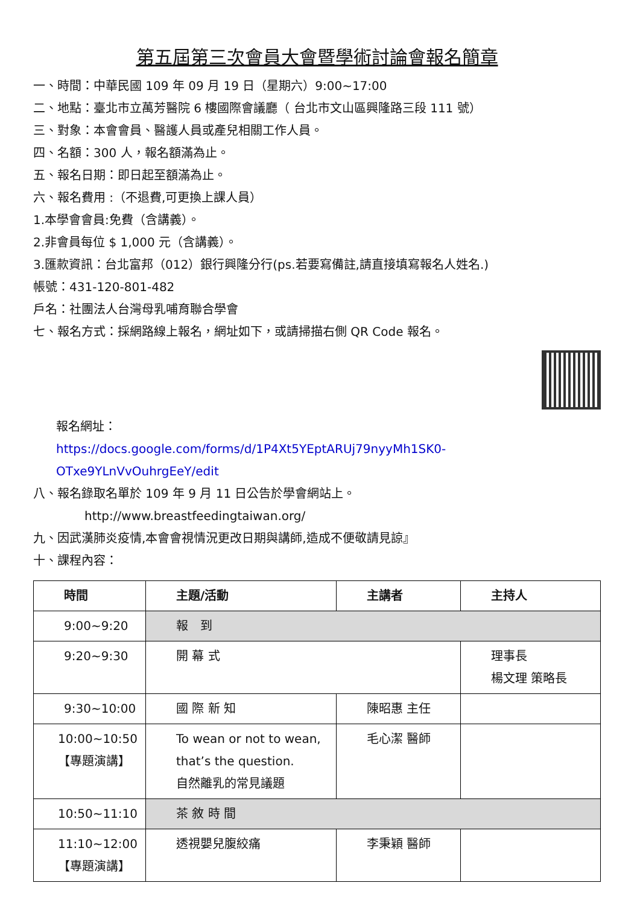第五屆第三次會員大會暨學術討論會報名簡章
一、時間：中華民國 109 年 09 月 19 日（星期六）9:00~17:00
二、地點：臺北市立萬芳醫院 6 樓國際會議廳（ 台北市文山區興隆路三段 111 號）
三、對象：本會會員、醫護人員或產兒相關工作人員。
四、名額：300 人，報名額滿為止。
五、報名日期：即日起至額滿為止。
六、報名費用 :（不退費,可更換上課人員）
1.本學會會員:免費（含講義）。
2.非會員每位 $ 1,000 元（含講義）。
3.匯款資訊：台北富邦（012）銀行興隆分行(ps.若要寫備註,請直接填寫報名人姓名.)
帳號：431-120-801-482
戶名：社團法人台灣母乳哺育聯合學會
七、報名方式：採網路線上報名，網址如下，或請掃描右側 QR Code 報名。
報名網址：
https://docs.google.com/forms/d/1P4Xt5YEptARUj79nyyMh1SK0-OTxe9YLnVvOuhrgEeY/edit
八、報名錄取名單於 109 年 9 月 11 日公告於學會網站上。
http://www.breastfeedingtaiwan.org/
九、因武漢肺炎疫情,本會會視情況更改日期與講師,造成不便敬請見諒』
十、課程內容：
| 時間 | 主題/活動 | 主講者 | 主持人 |
| --- | --- | --- | --- |
| 9:00~9:20 | 報 到 | | |
| 9:20~9:30 | 開 幕 式 | | 理事長 楊文理 策略長 |
| 9:30~10:00 | 國 際 新 知 | 陳昭惠 主任 | |
| 10:00~10:50 【專題演講】 | To wean or not to wean, that’s the question. 自然離乳的常見議題 | 毛心潔 醫師 | |
| 10:50~11:10 | 茶 敘 時 間 | | |
| 11:10~12:00 【專題演講】 | 透視嬰兒腹絞痛 | 李秉穎 醫師 | |